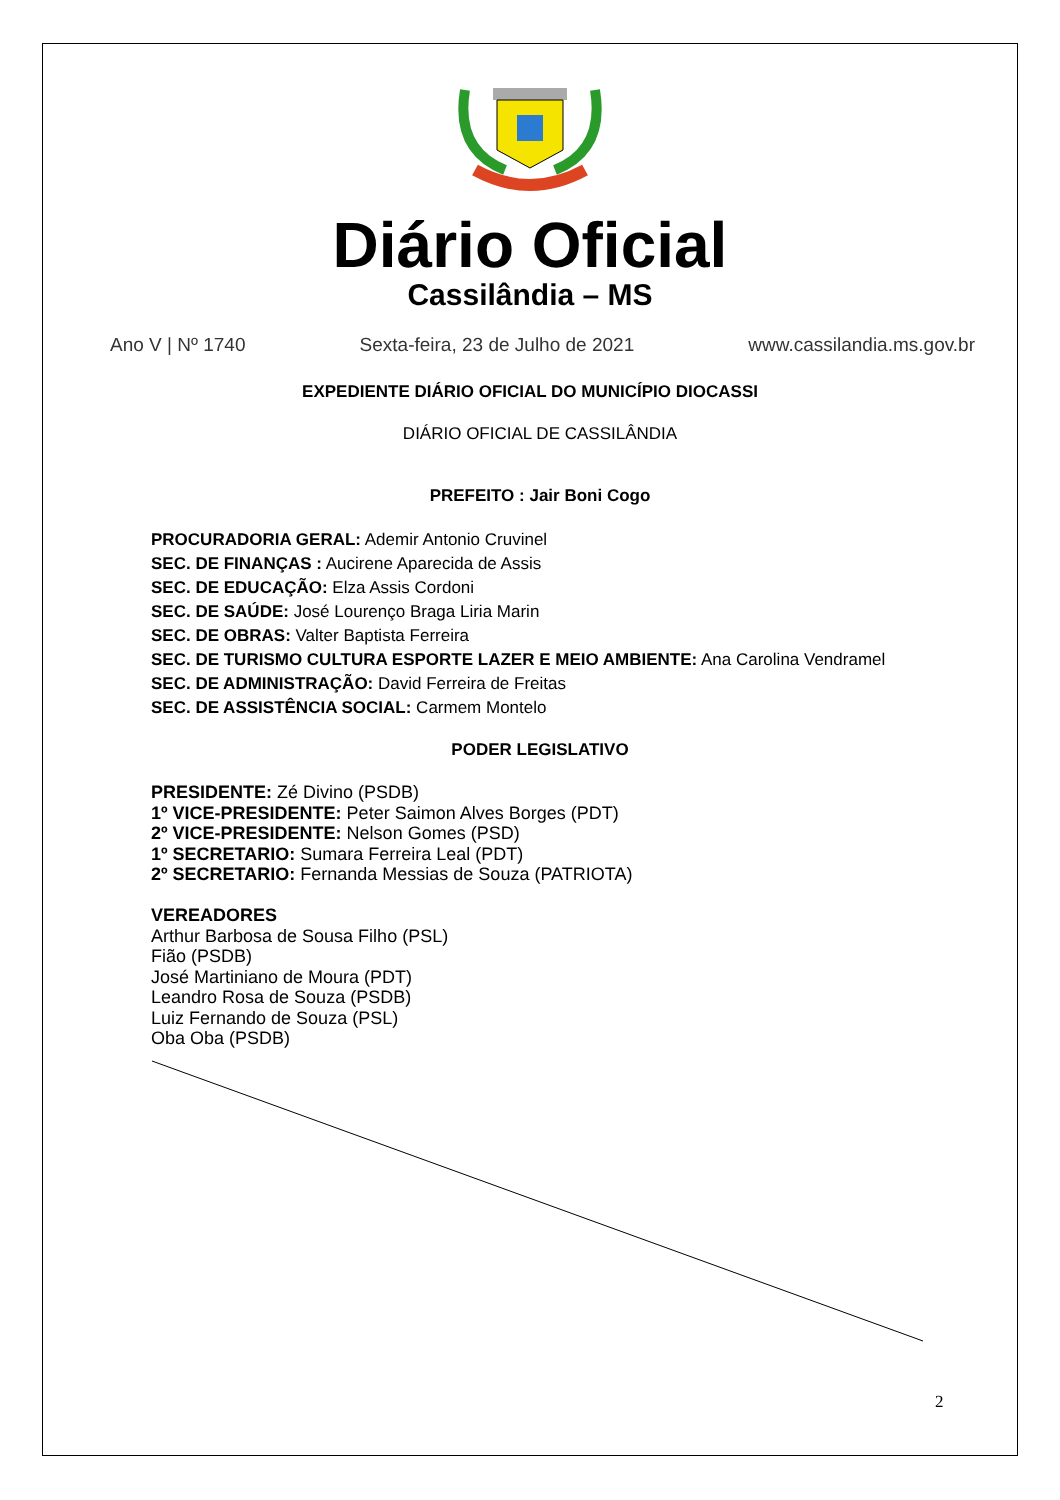Diário Oficial
Cassilândia – MS
Ano V | Nº 1740 Sexta-feira, 23 de Julho de 2021 www.cassilandia.ms.gov.br
EXPEDIENTE DIÁRIO OFICIAL DO MUNICÍPIO DIOCASSI
DIÁRIO OFICIAL DE CASSILÂNDIA
PREFEITO : Jair Boni Cogo
PROCURADORIA GERAL: Ademir Antonio Cruvinel
SEC. DE FINANÇAS : Aucirene Aparecida de Assis
SEC. DE EDUCAÇÃO: Elza Assis Cordoni
SEC. DE SAÚDE: José Lourenço Braga Liria Marin
SEC. DE OBRAS: Valter Baptista Ferreira
SEC. DE TURISMO CULTURA ESPORTE LAZER E MEIO AMBIENTE: Ana Carolina Vendramel
SEC. DE ADMINISTRAÇÃO: David Ferreira de Freitas
SEC. DE ASSISTÊNCIA SOCIAL: Carmem Montelo
PODER LEGISLATIVO
PRESIDENTE: Zé Divino (PSDB)
1º VICE-PRESIDENTE: Peter Saimon Alves Borges (PDT)
2º VICE-PRESIDENTE: Nelson Gomes (PSD)
1º SECRETARIO: Sumara Ferreira Leal (PDT)
2º SECRETARIO: Fernanda Messias de Souza (PATRIOTA)
VEREADORES
Arthur Barbosa de Sousa Filho (PSL)
Fião (PSDB)
José Martiniano de Moura (PDT)
Leandro Rosa de Souza (PSDB)
Luiz Fernando de Souza (PSL)
Oba Oba (PSDB)
2